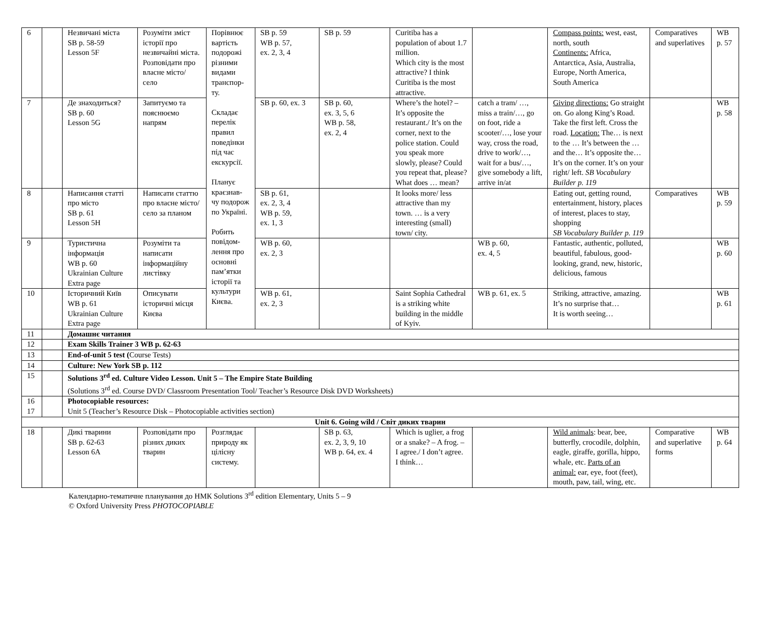| 6 | | Незвичані міста SB p. 58-59 Lesson 5F | Розуміти зміст історії про незвичайні міста. Розповідати про власне місто/ село | Порівнює вартість подорожі різними видами транспор-ту. Складає перелік правил поведінки під час екскурсії. Планує краєзнав-чу подорож по Україні. Робить повідом-лення про основні пам’ятки історії та культури Києва. | SB p. 59 WB p. 57, ex. 2, 3, 4 | SB p. 59 | Curitiba has a population of about 1.7 million. Which city is the most attractive? I think Curitiba is the most attractive. | | Compass points: west, east, north, south Continents: Africa, Antarctica, Asia, Australia, Europe, North America, South America | Comparatives and superlatives | WB p. 57 |
| 7 | | Де знаходиться? SB p. 60 Lesson 5G | Запитуємо та пояснюємо напрям | | SB p. 60, ex. 3 | SB p. 60, ex. 3, 5, 6 WB p. 58, ex. 2, 4 | Where’s the hotel? – It’s opposite the restaurant./ It’s on the corner, next to the police station. Could you speak more slowly, please? Could you repeat that, please? What does … mean? | catch a tram/ …, miss a train/…, go on foot, ride a scooter/…, lose your way, cross the road, drive to work/…, wait for a bus/…, give somebody a lift, arrive in/at | Giving directions: Go straight on. Go along King’s Road. Take the first left. Cross the road. Location: The… is next to the … It’s between the … and the… It’s opposite the… It’s on the corner. It’s on your right/ left. SB Vocabulary Builder p. 119 | | WB p. 58 |
| 8 | | Написання статті про місто SB p. 61 Lesson 5H | Написати статтю про власне місто/ село за планом | | SB p. 61, ex. 2, 3, 4 WB p. 59, ex. 1, 3 | | It looks more/ less attractive than my town. … is a very interesting (small) town/ city. | | Eating out, getting round, entertainment, history, places of interest, places to stay, shopping SB Vocabulary Builder p. 119 | Comparatives | WB p. 59 |
| 9 | | Туристична інформація WB p. 60 Ukrainian Culture Extra page | Розуміти та написати інформаційну листівку | | WB p. 60, ex. 2, 3 | | | WB p. 60, ex. 4, 5 | Fantastic, authentic, polluted, beautiful, fabulous, good-looking, grand, new, historic, delicious, famous | | WB p. 60 |
| 10 | | Історичний Київ WB p. 61 Ukrainian Culture Extra page | Описувати історичні місця Києва | | WB p. 61, ex. 2, 3 | | Saint Sophia Cathedral is a striking white building in the middle of Kyiv. | WB p. 61, ex. 5 | Striking, attractive, amazing. It’s no surprise that… It is worth seeing… | | WB p. 61 |
| 11 | | Домашнє читання | | | | | | | | | |
| 12 | | Exam Skills Trainer 3 WB p. 62-63 | | | | | | | | | |
| 13 | | End-of-unit 5 test ( Course Tests) | | | | | | | | | |
| 14 | | Culture: New York SB p. 112 | | | | | | | | | |
| 15 | | Solutions 3<sup>rd</sup> ed. Culture Video Lesson. Unit 5 – The Empire State Building (Solutions 3<sup>rd</sup> ed. Course DVD/ Classroom Presentation Tool/ Teacher’s Resource Disk DVD Worksheets) | | | | | | | | | |
| 16 17 | | Photocopiable resources: Unit 5 (Teacher’s Resource Disk – Photocopiable activities section) | | | | | | | | | |
| Unit 6. Going wild / Світ диких тварин | | | | | | | | | | | |
| 18 | | Дикі тварини SB p. 62-63 Lesson 6A | Розповідати про різних диких тварин | Розглядає природу як цілісну систему. | | SB p. 63, ex. 2, 3, 9, 10 WB p. 64, ex. 4 | Which is uglier, a frog or a snake? – A frog. – I agree./ I don’t agree. I think… | | Wild animals : bear, bee, butterfly, crocodile, dolphin, eagle, giraffe, gorilla, hippo, whale, etc. Parts of an animal: ear, eye, foot (feet), mouth, paw, tail, wing, etc. | Comparative and superlative forms | WB p. 64 |
Календарно-тематичне планування до НМК Solutions 3<sup>rd</sup> edition Elementary, Units 5 – 9
© Oxford University Press PHOTOCOPIABLE